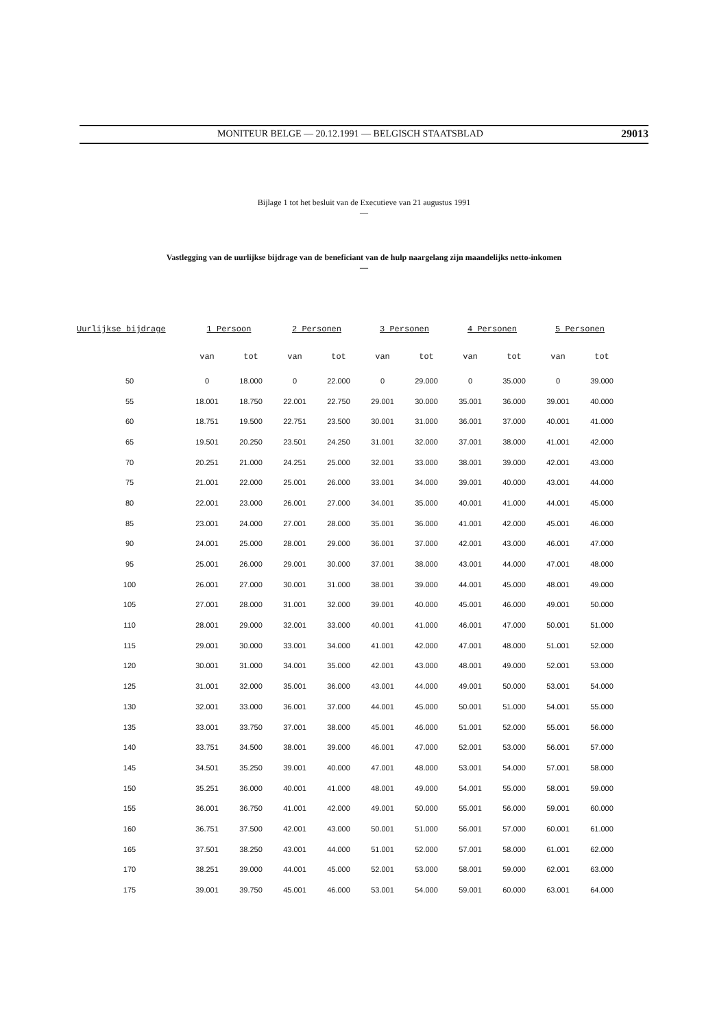MONITEUR BELGE — 20.12.1991 — BELGISCH STAATSBLAD 29013
Bijlage 1 tot het besluit van de Executieve van 21 augustus 1991
—
Vastlegging van de uurlijkse bijdrage van de beneficiant van de hulp naargelang zijn maandelijks netto-inkomen
—
| Uurlijkse bijdrage | 1 Persoon | | 2 Personen | | 3 Personen | | 4 Personen | | 5 Personen | |
| --- | --- | --- | --- | --- | --- | --- | --- | --- | --- | --- |
| | van | tot | van | tot | van | tot | van | tot | van | tot |
| 50 | 0 | 18.000 | 0 | 22.000 | 0 | 29.000 | 0 | 35.000 | 0 | 39.000 |
| 55 | 18.001 | 18.750 | 22.001 | 22.750 | 29.001 | 30.000 | 35.001 | 36.000 | 39.001 | 40.000 |
| 60 | 18.751 | 19.500 | 22.751 | 23.500 | 30.001 | 31.000 | 36.001 | 37.000 | 40.001 | 41.000 |
| 65 | 19.501 | 20.250 | 23.501 | 24.250 | 31.001 | 32.000 | 37.001 | 38.000 | 41.001 | 42.000 |
| 70 | 20.251 | 21.000 | 24.251 | 25.000 | 32.001 | 33.000 | 38.001 | 39.000 | 42.001 | 43.000 |
| 75 | 21.001 | 22.000 | 25.001 | 26.000 | 33.001 | 34.000 | 39.001 | 40.000 | 43.001 | 44.000 |
| 80 | 22.001 | 23.000 | 26.001 | 27.000 | 34.001 | 35.000 | 40.001 | 41.000 | 44.001 | 45.000 |
| 85 | 23.001 | 24.000 | 27.001 | 28.000 | 35.001 | 36.000 | 41.001 | 42.000 | 45.001 | 46.000 |
| 90 | 24.001 | 25.000 | 28.001 | 29.000 | 36.001 | 37.000 | 42.001 | 43.000 | 46.001 | 47.000 |
| 95 | 25.001 | 26.000 | 29.001 | 30.000 | 37.001 | 38.000 | 43.001 | 44.000 | 47.001 | 48.000 |
| 100 | 26.001 | 27.000 | 30.001 | 31.000 | 38.001 | 39.000 | 44.001 | 45.000 | 48.001 | 49.000 |
| 105 | 27.001 | 28.000 | 31.001 | 32.000 | 39.001 | 40.000 | 45.001 | 46.000 | 49.001 | 50.000 |
| 110 | 28.001 | 29.000 | 32.001 | 33.000 | 40.001 | 41.000 | 46.001 | 47.000 | 50.001 | 51.000 |
| 115 | 29.001 | 30.000 | 33.001 | 34.000 | 41.001 | 42.000 | 47.001 | 48.000 | 51.001 | 52.000 |
| 120 | 30.001 | 31.000 | 34.001 | 35.000 | 42.001 | 43.000 | 48.001 | 49.000 | 52.001 | 53.000 |
| 125 | 31.001 | 32.000 | 35.001 | 36.000 | 43.001 | 44.000 | 49.001 | 50.000 | 53.001 | 54.000 |
| 130 | 32.001 | 33.000 | 36.001 | 37.000 | 44.001 | 45.000 | 50.001 | 51.000 | 54.001 | 55.000 |
| 135 | 33.001 | 33.750 | 37.001 | 38.000 | 45.001 | 46.000 | 51.001 | 52.000 | 55.001 | 56.000 |
| 140 | 33.751 | 34.500 | 38.001 | 39.000 | 46.001 | 47.000 | 52.001 | 53.000 | 56.001 | 57.000 |
| 145 | 34.501 | 35.250 | 39.001 | 40.000 | 47.001 | 48.000 | 53.001 | 54.000 | 57.001 | 58.000 |
| 150 | 35.251 | 36.000 | 40.001 | 41.000 | 48.001 | 49.000 | 54.001 | 55.000 | 58.001 | 59.000 |
| 155 | 36.001 | 36.750 | 41.001 | 42.000 | 49.001 | 50.000 | 55.001 | 56.000 | 59.001 | 60.000 |
| 160 | 36.751 | 37.500 | 42.001 | 43.000 | 50.001 | 51.000 | 56.001 | 57.000 | 60.001 | 61.000 |
| 165 | 37.501 | 38.250 | 43.001 | 44.000 | 51.001 | 52.000 | 57.001 | 58.000 | 61.001 | 62.000 |
| 170 | 38.251 | 39.000 | 44.001 | 45.000 | 52.001 | 53.000 | 58.001 | 59.000 | 62.001 | 63.000 |
| 175 | 39.001 | 39.750 | 45.001 | 46.000 | 53.001 | 54.000 | 59.001 | 60.000 | 63.001 | 64.000 |